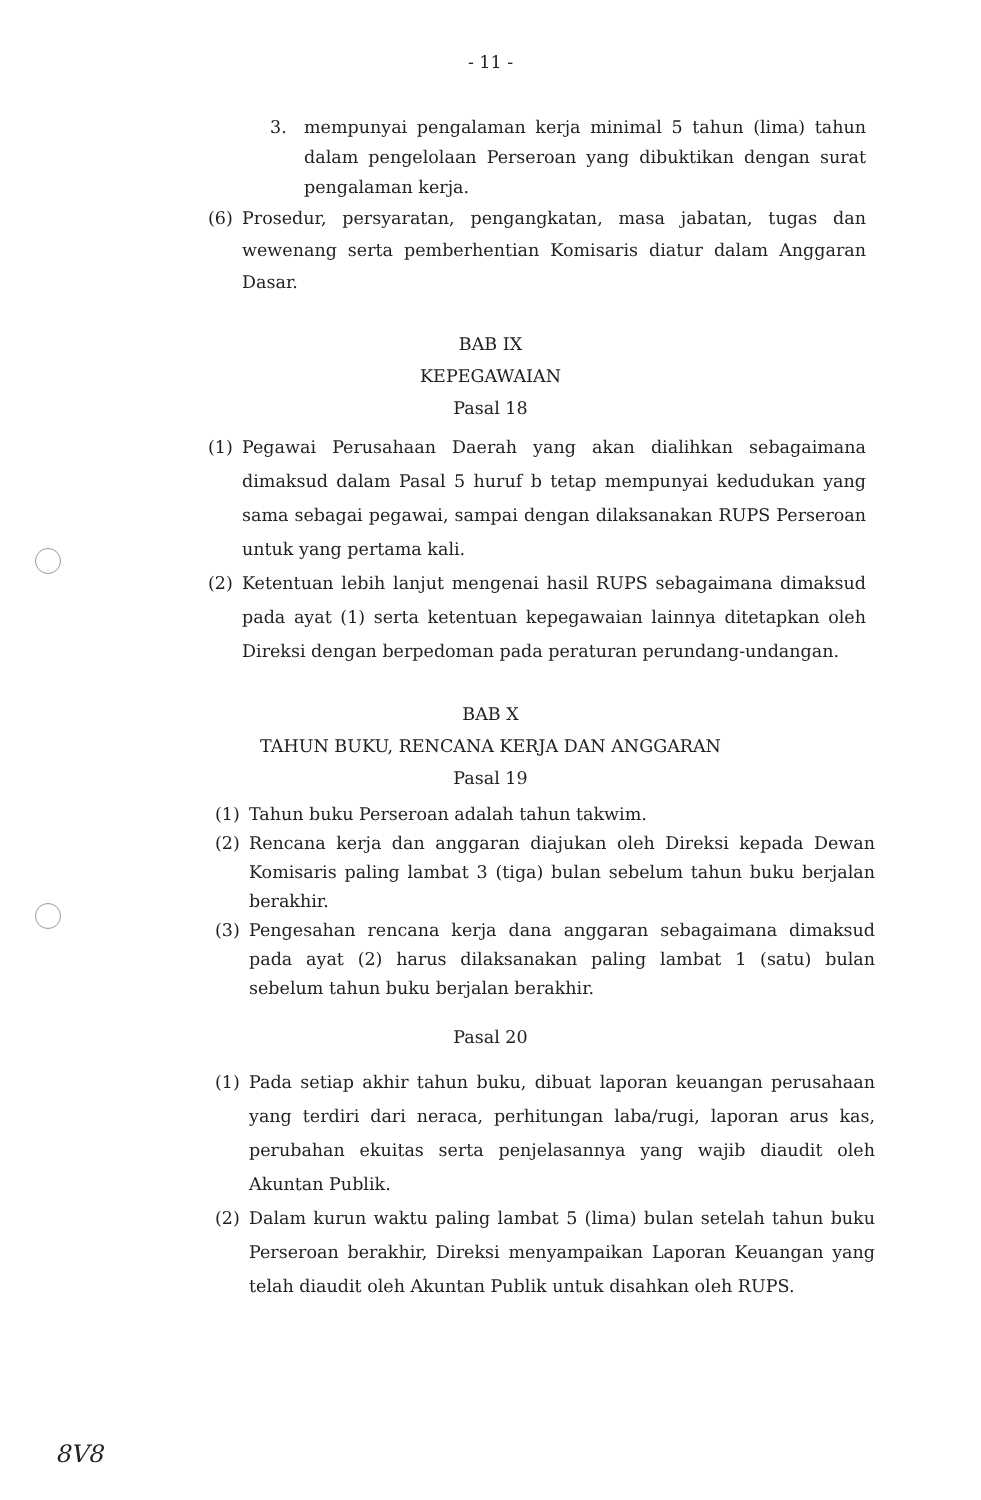- 11 -
3. mempunyai pengalaman kerja minimal 5 tahun (lima) tahun dalam pengelolaan Perseroan yang dibuktikan dengan surat pengalaman kerja.
(6) Prosedur, persyaratan, pengangkatan, masa jabatan, tugas dan wewenang serta pemberhentian Komisaris diatur dalam Anggaran Dasar.
BAB IX
KEPEGAWAIAN
Pasal 18
(1) Pegawai Perusahaan Daerah yang akan dialihkan sebagaimana dimaksud dalam Pasal 5 huruf b tetap mempunyai kedudukan yang sama sebagai pegawai, sampai dengan dilaksanakan RUPS Perseroan untuk yang pertama kali.
(2) Ketentuan lebih lanjut mengenai hasil RUPS sebagaimana dimaksud pada ayat (1) serta ketentuan kepegawaian lainnya ditetapkan oleh Direksi dengan berpedoman pada peraturan perundang-undangan.
BAB X
TAHUN BUKU, RENCANA KERJA DAN ANGGARAN
Pasal 19
(1) Tahun buku Perseroan adalah tahun takwim.
(2) Rencana kerja dan anggaran diajukan oleh Direksi kepada Dewan Komisaris paling lambat 3 (tiga) bulan sebelum tahun buku berjalan berakhir.
(3) Pengesahan rencana kerja dana anggaran sebagaimana dimaksud pada ayat (2) harus dilaksanakan paling lambat 1 (satu) bulan sebelum tahun buku berjalan berakhir.
Pasal 20
(1) Pada setiap akhir tahun buku, dibuat laporan keuangan perusahaan yang terdiri dari neraca, perhitungan laba/rugi, laporan arus kas, perubahan ekuitas serta penjelasannya yang wajib diaudit oleh Akuntan Publik.
(2) Dalam kurun waktu paling lambat 5 (lima) bulan setelah tahun buku Perseroan berakhir, Direksi menyampaikan Laporan Keuangan yang telah diaudit oleh Akuntan Publik untuk disahkan oleh RUPS.
8V8